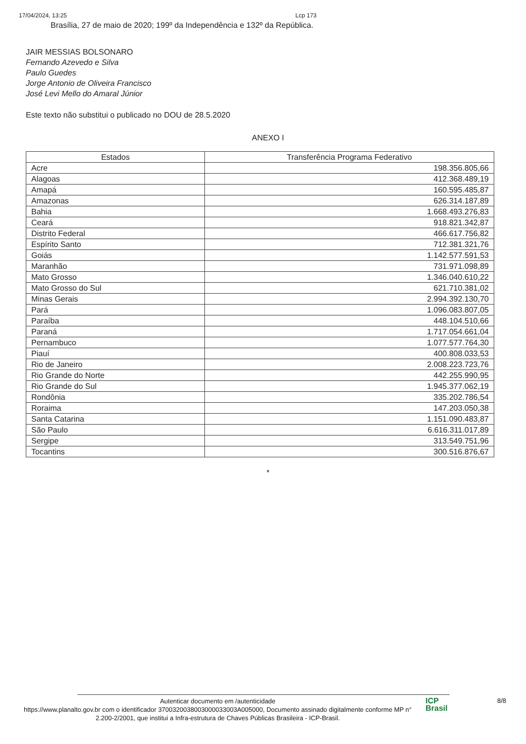17/04/2024, 13:25 Lcp 173
Brasília, 27 de maio de 2020; 199º da Independência e 132º da República.
JAIR MESSIAS BOLSONARO
Fernando Azevedo e Silva
Paulo Guedes
Jorge Antonio de Oliveira Francisco
José Levi Mello do Amaral Júnior
Este texto não substitui o publicado no DOU de 28.5.2020
ANEXO I
| Estados | Transferência Programa Federativo |
| --- | --- |
| Acre | 198.356.805,66 |
| Alagoas | 412.368.489,19 |
| Amapá | 160.595.485,87 |
| Amazonas | 626.314.187,89 |
| Bahia | 1.668.493.276,83 |
| Ceará | 918.821.342,87 |
| Distrito Federal | 466.617.756,82 |
| Espírito Santo | 712.381.321,76 |
| Goiás | 1.142.577.591,53 |
| Maranhão | 731.971.098,89 |
| Mato Grosso | 1.346.040.610,22 |
| Mato Grosso do Sul | 621.710.381,02 |
| Minas Gerais | 2.994.392.130,70 |
| Pará | 1.096.083.807,05 |
| Paraíba | 448.104.510,66 |
| Paraná | 1.717.054.661,04 |
| Pernambuco | 1.077.577.764,30 |
| Piauí | 400.808.033,53 |
| Rio de Janeiro | 2.008.223.723,76 |
| Rio Grande do Norte | 442.255.990,95 |
| Rio Grande do Sul | 1.945.377.062,19 |
| Rondônia | 335.202.786,54 |
| Roraima | 147.203.050,38 |
| Santa Catarina | 1.151.090.483,87 |
| São Paulo | 6.616.311.017,89 |
| Sergipe | 313.549.751,96 |
| Tocantins | 300.516.876,67 |
*
Autenticar documento em /autenticidade
https://www.planalto.gov.br com o identificador 3700320038003000033003A005000, Documento assinado digitalmente conforme MP n° 2.200-2/2001, que institui a Infra-estrutura de Chaves Públicas Brasileira - ICP-Brasil.
ICP
Brasil
8/8